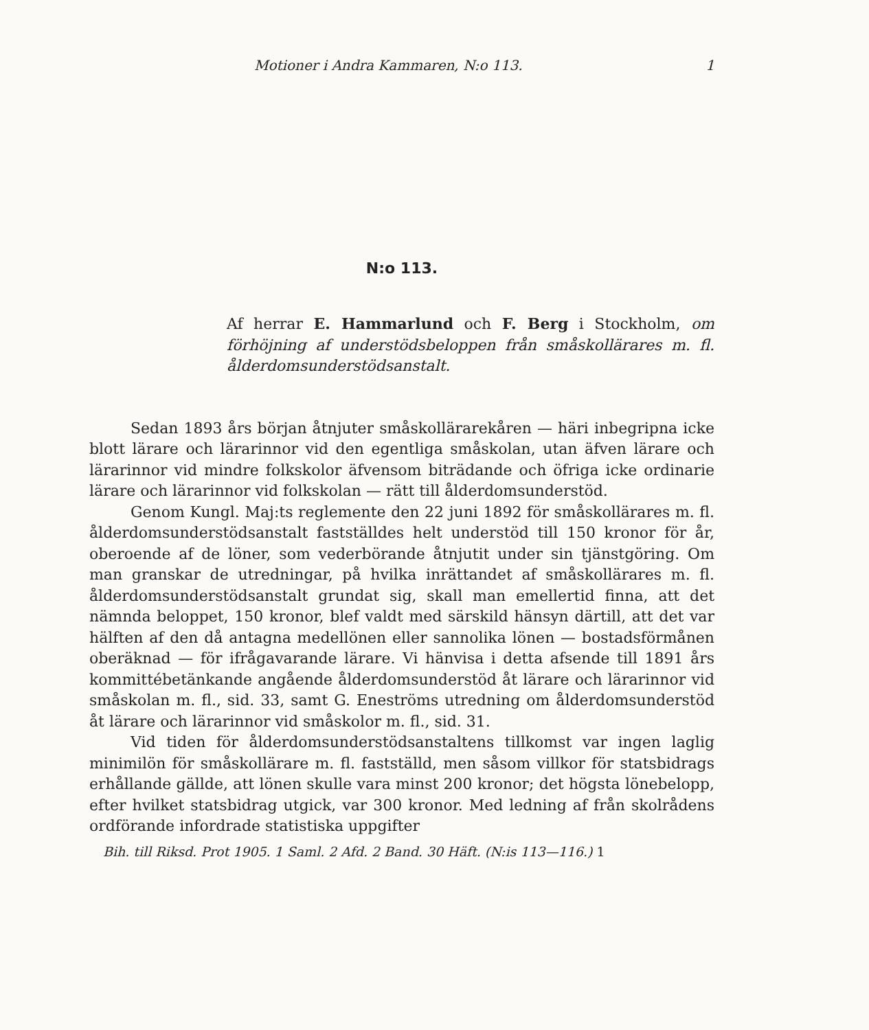Motioner i Andra Kammaren, N:o 113. 1
N:o 113.
Af herrar E. Hammarlund och F. Berg i Stockholm, om förhöjning af understödsbeloppen från småskollärares m. fl. ålderdomsunderstödsanstalt.
Sedan 1893 års början åtnjuter småskollärarekåren — häri inbegripna icke blott lärare och lärarinnor vid den egentliga småskolan, utan äfven lärare och lärarinnor vid mindre folkskolor äfvensom biträdande och öfriga icke ordinarie lärare och lärarinnor vid folkskolan — rätt till ålderdomsunderstöd.
Genom Kungl. Maj:ts reglemente den 22 juni 1892 för småskollärares m. fl. ålderdomsunderstödsanstalt fastställdes helt understöd till 150 kronor för år, oberoende af de löner, som vederbörande åtnjutit under sin tjänstgöring. Om man granskar de utredningar, på hvilka inrättandet af småskollärares m. fl. ålderdomsunderstödsanstalt grundat sig, skall man emellertid finna, att det nämnda beloppet, 150 kronor, blef valdt med särskild hänsyn därtill, att det var hälften af den då antagna medellönen eller sannolika lönen — bostadsförmånen oberäknad — för ifrågavarande lärare. Vi hänvisa i detta afsende till 1891 års kommittébetänkande angående ålderdomsunderstöd åt lärare och lärarinnor vid småskolan m. fl., sid. 33, samt G. Eneströms utredning om ålderdomsunderstöd åt lärare och lärarinnor vid småskolor m. fl., sid. 31.
Vid tiden för ålderdomsunderstödsanstaltens tillkomst var ingen laglig minimilön för småskollärare m. fl. fastställd, men såsom villkor för statsbidrags erhållande gällde, att lönen skulle vara minst 200 kronor; det högsta lönebelopp, efter hvilket statsbidrag utgick, var 300 kronor. Med ledning af från skolrådens ordförande infordrade statistiska uppgifter
Bih. till Riksd. Prot 1905. 1 Saml. 2 Afd. 2 Band. 30 Häft. (N:is 113—116.) 1